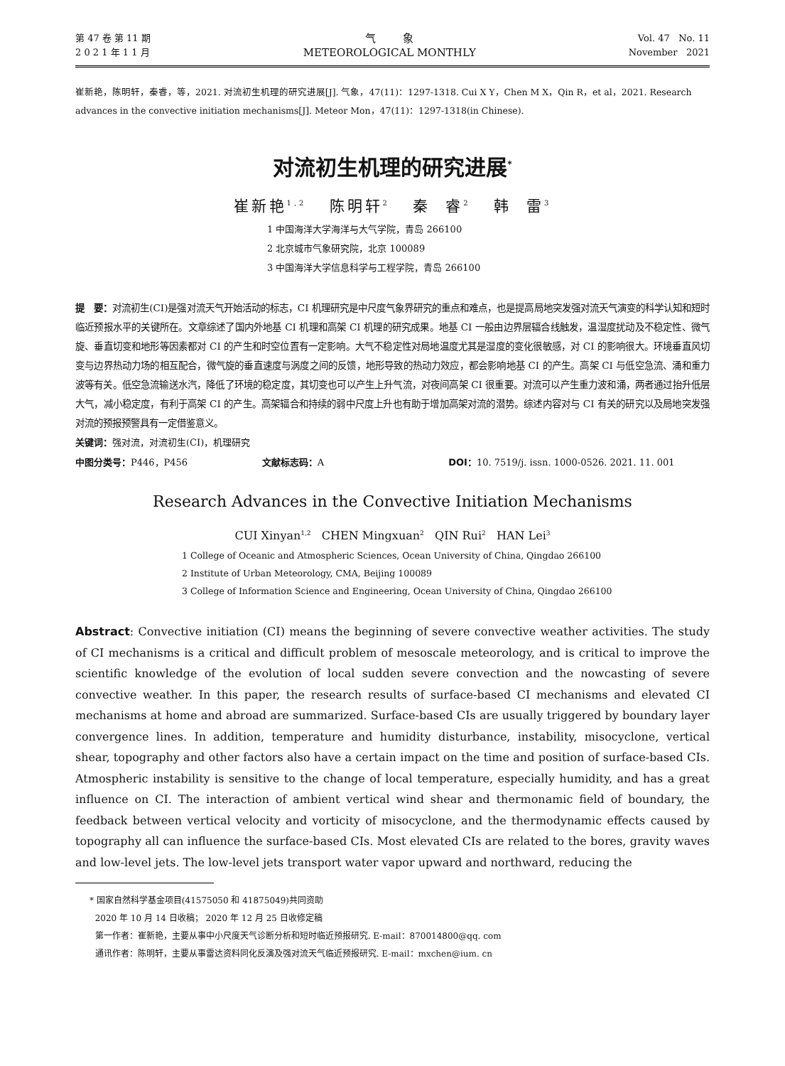第 47 卷 第 11 期
2 0 2 1 年 1 1 月
气 象
METEOROLOGICAL MONTHLY
Vol. 47 No. 11
November 2021
崔新艳，陈明轩，秦睿，等，2021. 对流初生机理的研究进展[J]. 气象，47(11)：1297-1318. Cui X Y，Chen M X，Qin R，et al，2021. Research advances in the convective initiation mechanisms[J]. Meteor Mon，47(11)：1297-1318(in Chinese).
对流初生机理的研究进展<sup>*</sup>
崔新艳<sup>1,2</sup> 陈明轩<sup>2</sup> 秦 睿<sup>2</sup> 韩 雷<sup>3</sup>
1 中国海洋大学海洋与大气学院，青岛 266100
2 北京城市气象研究院，北京 100089
3 中国海洋大学信息科学与工程学院，青岛 266100
提　要：对流初生(CI)是强对流天气开始活动的标志，CI 机理研究是中尺度气象界研究的重点和难点，也是提高局地突发强对流天气演变的科学认知和短时临近预报水平的关键所在。文章综述了国内外地基 CI 机理和高架 CI 机理的研究成果。地基 CI 一般由边界层辐合线触发，温湿度扰动及不稳定性、微气旋、垂直切变和地形等因素都对 CI 的产生和时空位置有一定影响。大气不稳定性对局地温度尤其是湿度的变化很敏感，对 CI 的影响很大。环境垂直风切变与边界热动力场的相互配合，微气旋的垂直速度与涡度之间的反馈，地形导致的热动力效应，都会影响地基 CI 的产生。高架 CI 与低空急流、涌和重力波等有关。低空急流输送水汽，降低了环境的稳定度，其切变也可以产生上升气流，对夜间高架 CI 很重要。对流可以产生重力波和涌，两者通过抬升低层大气，减小稳定度，有利于高架 CI 的产生。高架辐合和持续的弱中尺度上升也有助于增加高架对流的潜势。综述内容对与 CI 有关的研究以及局地突发强对流的预报预警具有一定借鉴意义。
关键词：强对流，对流初生(CI)，机理研究
中图分类号：P446，P456 文献标志码：A DOI：10. 7519/j. issn. 1000-0526. 2021. 11. 001
Research Advances in the Convective Initiation Mechanisms
CUI Xinyan<sup>1,2</sup> CHEN Mingxuan<sup>2</sup> QIN Rui<sup>2</sup> HAN Lei<sup>3</sup>
1 College of Oceanic and Atmospheric Sciences, Ocean University of China, Qingdao 266100
2 Institute of Urban Meteorology, CMA, Beijing 100089
3 College of Information Science and Engineering, Ocean University of China, Qingdao 266100
Abstract: Convective initiation (CI) means the beginning of severe convective weather activities. The study of CI mechanisms is a critical and difficult problem of mesoscale meteorology, and is critical to improve the scientific knowledge of the evolution of local sudden severe convection and the nowcasting of severe convective weather. In this paper, the research results of surface-based CI mechanisms and elevated CI mechanisms at home and abroad are summarized. Surface-based CIs are usually triggered by boundary layer convergence lines. In addition, temperature and humidity disturbance, instability, misocyclone, vertical shear, topography and other factors also have a certain impact on the time and position of surface-based CIs. Atmospheric instability is sensitive to the change of local temperature, especially humidity, and has a great influence on CI. The interaction of ambient vertical wind shear and thermonamic field of boundary, the feedback between vertical velocity and vorticity of misocyclone, and the thermodynamic effects caused by topography all can influence the surface-based CIs. Most elevated CIs are related to the bores, gravity waves and low-level jets. The low-level jets transport water vapor upward and northward, reducing the
* 国家自然科学基金项目(41575050 和 41875049)共同资助
2020 年 10 月 14 日收稿； 2020 年 12 月 25 日收修定稿
第一作者：崔新艳，主要从事中小尺度天气诊断分析和短时临近预报研究. E-mail：870014800@qq. com
通讯作者：陈明轩，主要从事雷达资料同化反演及强对流天气临近预报研究. E-mail：mxchen@ium. cn